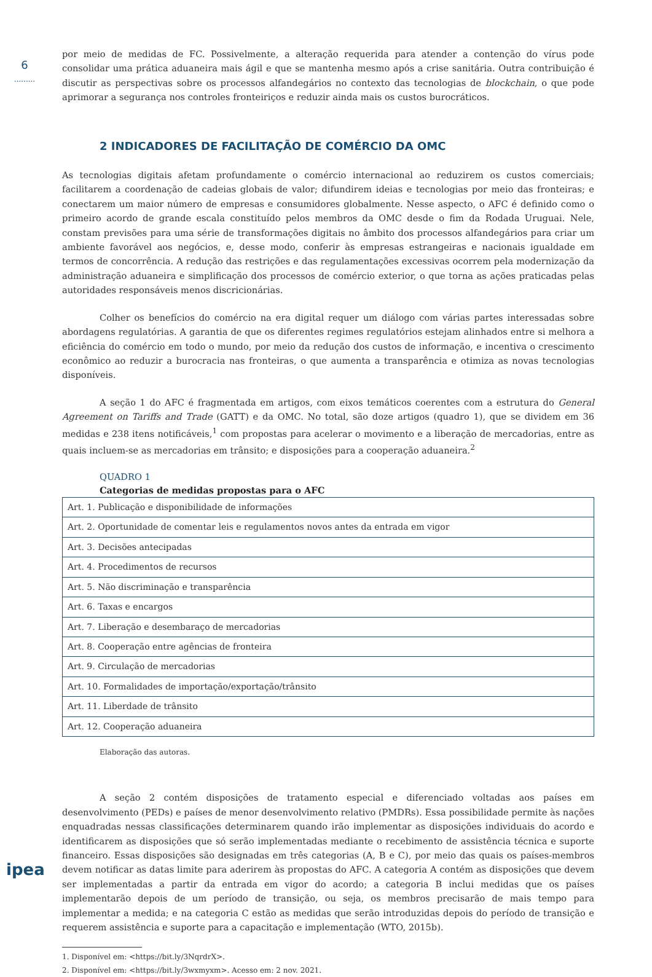6
.........
ipea
por meio de medidas de FC. Possivelmente, a alteração requerida para atender a contenção do vírus pode consolidar uma prática aduaneira mais ágil e que se mantenha mesmo após a crise sanitária. Outra contribuição é discutir as perspectivas sobre os processos alfandegários no contexto das tecnologias de blockchain, o que pode aprimorar a segurança nos controles fronteiriços e reduzir ainda mais os custos burocráticos.
2 INDICADORES DE FACILITAÇÃO DE COMÉRCIO DA OMC
As tecnologias digitais afetam profundamente o comércio internacional ao reduzirem os custos comerciais; facilitarem a coordenação de cadeias globais de valor; difundirem ideias e tecnologias por meio das fronteiras; e conectarem um maior número de empresas e consumidores globalmente. Nesse aspecto, o AFC é definido como o primeiro acordo de grande escala constituído pelos membros da OMC desde o fim da Rodada Uruguai. Nele, constam previsões para uma série de transformações digitais no âmbito dos processos alfandegários para criar um ambiente favorável aos negócios, e, desse modo, conferir às empresas estrangeiras e nacionais igualdade em termos de concorrência. A redução das restrições e das regulamentações excessivas ocorrem pela modernização da administração aduaneira e simplificação dos processos de comércio exterior, o que torna as ações praticadas pelas autoridades responsáveis menos discricionárias.
Colher os benefícios do comércio na era digital requer um diálogo com várias partes interessadas sobre abordagens regulatórias. A garantia de que os diferentes regimes regulatórios estejam alinhados entre si melhora a eficiência do comércio em todo o mundo, por meio da redução dos custos de informação, e incentiva o crescimento econômico ao reduzir a burocracia nas fronteiras, o que aumenta a transparência e otimiza as novas tecnologias disponíveis.
A seção 1 do AFC é fragmentada em artigos, com eixos temáticos coerentes com a estrutura do General Agreement on Tariffs and Trade (GATT) e da OMC. No total, são doze artigos (quadro 1), que se dividem em 36 medidas e 238 itens notificáveis,<sup>1</sup> com propostas para acelerar o movimento e a liberação de mercadorias, entre as quais incluem-se as mercadorias em trânsito; e disposições para a cooperação aduaneira.<sup>2</sup>
QUADRO 1
Categorias de medidas propostas para o AFC
| Art. 1. Publicação e disponibilidade de informações |
| Art. 2. Oportunidade de comentar leis e regulamentos novos antes da entrada em vigor |
| Art. 3. Decisões antecipadas |
| Art. 4. Procedimentos de recursos |
| Art. 5. Não discriminação e transparência |
| Art. 6. Taxas e encargos |
| Art. 7. Liberação e desembaraço de mercadorias |
| Art. 8. Cooperação entre agências de fronteira |
| Art. 9. Circulação de mercadorias |
| Art. 10. Formalidades de importação/exportação/trânsito |
| Art. 11. Liberdade de trânsito |
| Art. 12. Cooperação aduaneira |
Elaboração das autoras.
A seção 2 contém disposições de tratamento especial e diferenciado voltadas aos países em desenvolvimento (PEDs) e países de menor desenvolvimento relativo (PMDRs). Essa possibilidade permite às nações enquadradas nessas classificações determinarem quando irão implementar as disposições individuais do acordo e identificarem as disposições que só serão implementadas mediante o recebimento de assistência técnica e suporte financeiro. Essas disposições são designadas em três categorias (A, B e C), por meio das quais os países-membros devem notificar as datas limite para aderirem às propostas do AFC. A categoria A contém as disposições que devem ser implementadas a partir da entrada em vigor do acordo; a categoria B inclui medidas que os países implementarão depois de um período de transição, ou seja, os membros precisarão de mais tempo para implementar a medida; e na categoria C estão as medidas que serão introduzidas depois do período de transição e requerem assistência e suporte para a capacitação e implementação (WTO, 2015b).
1. Disponível em: <https://bit.ly/3NqrdrX>.
2. Disponível em: <https://bit.ly/3wxmyxm>. Acesso em: 2 nov. 2021.